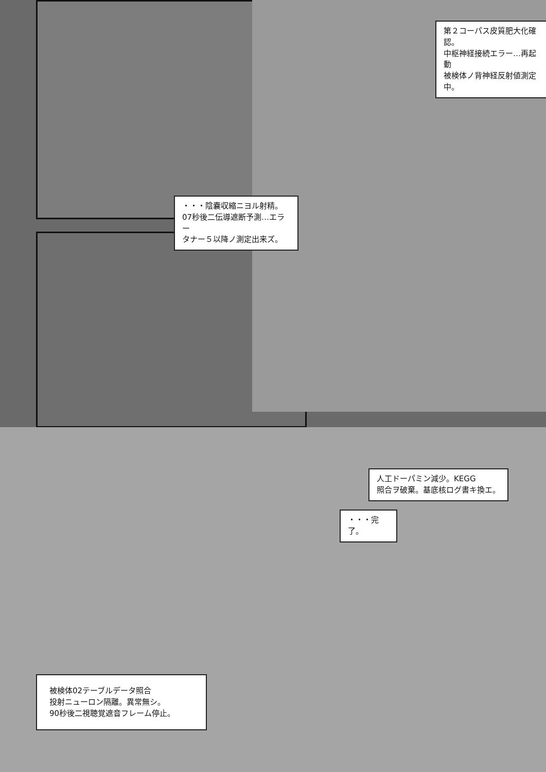第２コーパス皮質肥大化確認。
中枢神経接続エラー…再起動
被検体ノ背神経反射値測定中。
・・・陰嚢収縮ニヨル射精。
07秒後二伝導遮断予測…エラー
タナー５以降ノ測定出来ズ。
人工ドーパミン減少。KEGG
照合ヲ破棄。基底核ログ書キ換エ。
・・・完了。
被検体02テーブルデータ照合
投射ニューロン隔離。異常無シ。
90秒後二視聴覚遮音フレーム停止。